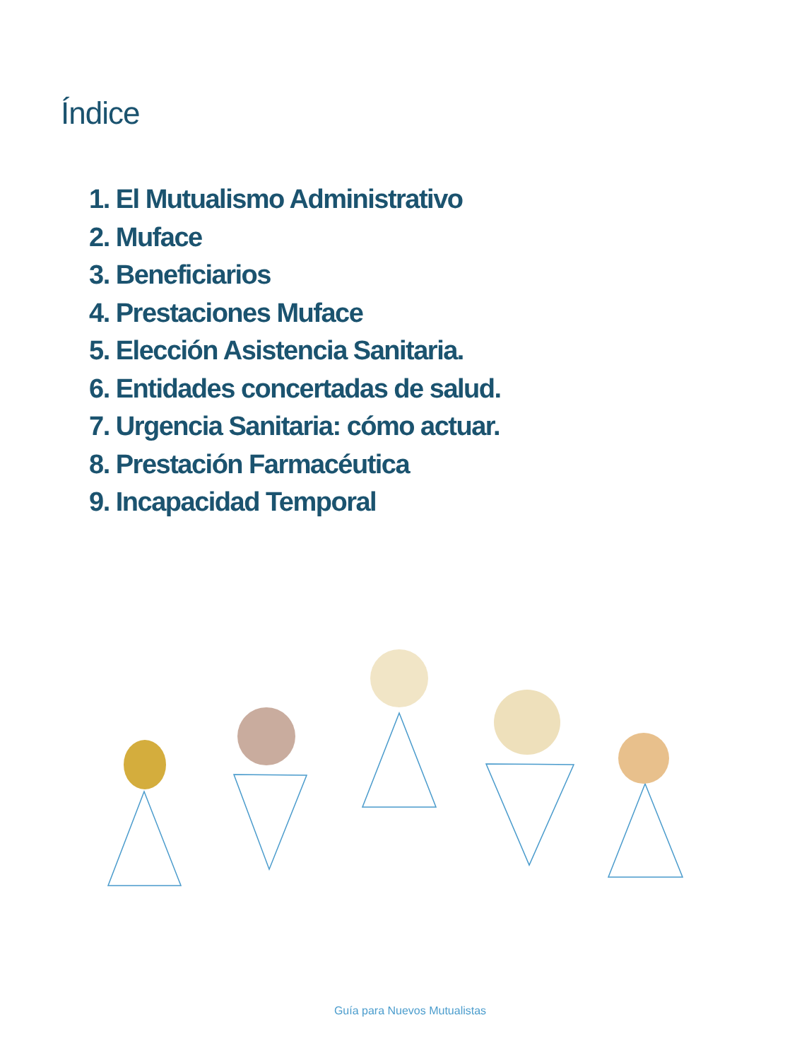Índice
1. El Mutualismo Administrativo
2. Muface
3. Beneficiarios
4. Prestaciones Muface
5. Elección Asistencia Sanitaria.
6. Entidades concertadas de salud.
7. Urgencia Sanitaria: cómo actuar.
8. Prestación Farmacéutica
9. Incapacidad Temporal
Guía para Nuevos Mutualistas